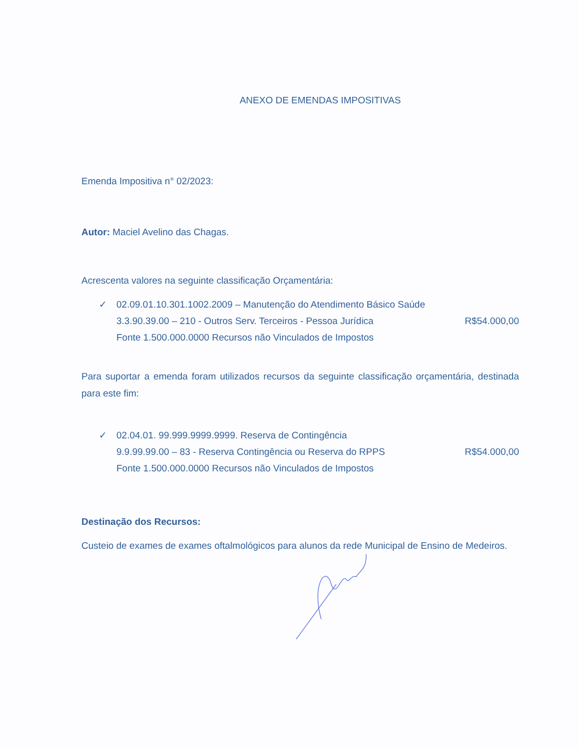ANEXO DE EMENDAS IMPOSITIVAS
Emenda Impositiva n° 02/2023:
Autor: Maciel Avelino das Chagas.
Acrescenta valores na seguinte classificação Orçamentária:
✓ 02.09.01.10.301.1002.2009 – Manutenção do Atendimento Básico Saúde
3.3.90.39.00 – 210 - Outros Serv. Terceiros - Pessoa Jurídica R$54.000,00
Fonte 1.500.000.0000 Recursos não Vinculados de Impostos
Para suportar a emenda foram utilizados recursos da seguinte classificação orçamentária, destinada para este fim:
✓ 02.04.01. 99.999.9999.9999. Reserva de Contingência
9.9.99.99.00 – 83 - Reserva Contingência ou Reserva do RPPS R$54.000,00
Fonte 1.500.000.0000 Recursos não Vinculados de Impostos
Destinação dos Recursos:
Custeio de exames de exames oftalmológicos para alunos da rede Municipal de Ensino de Medeiros.